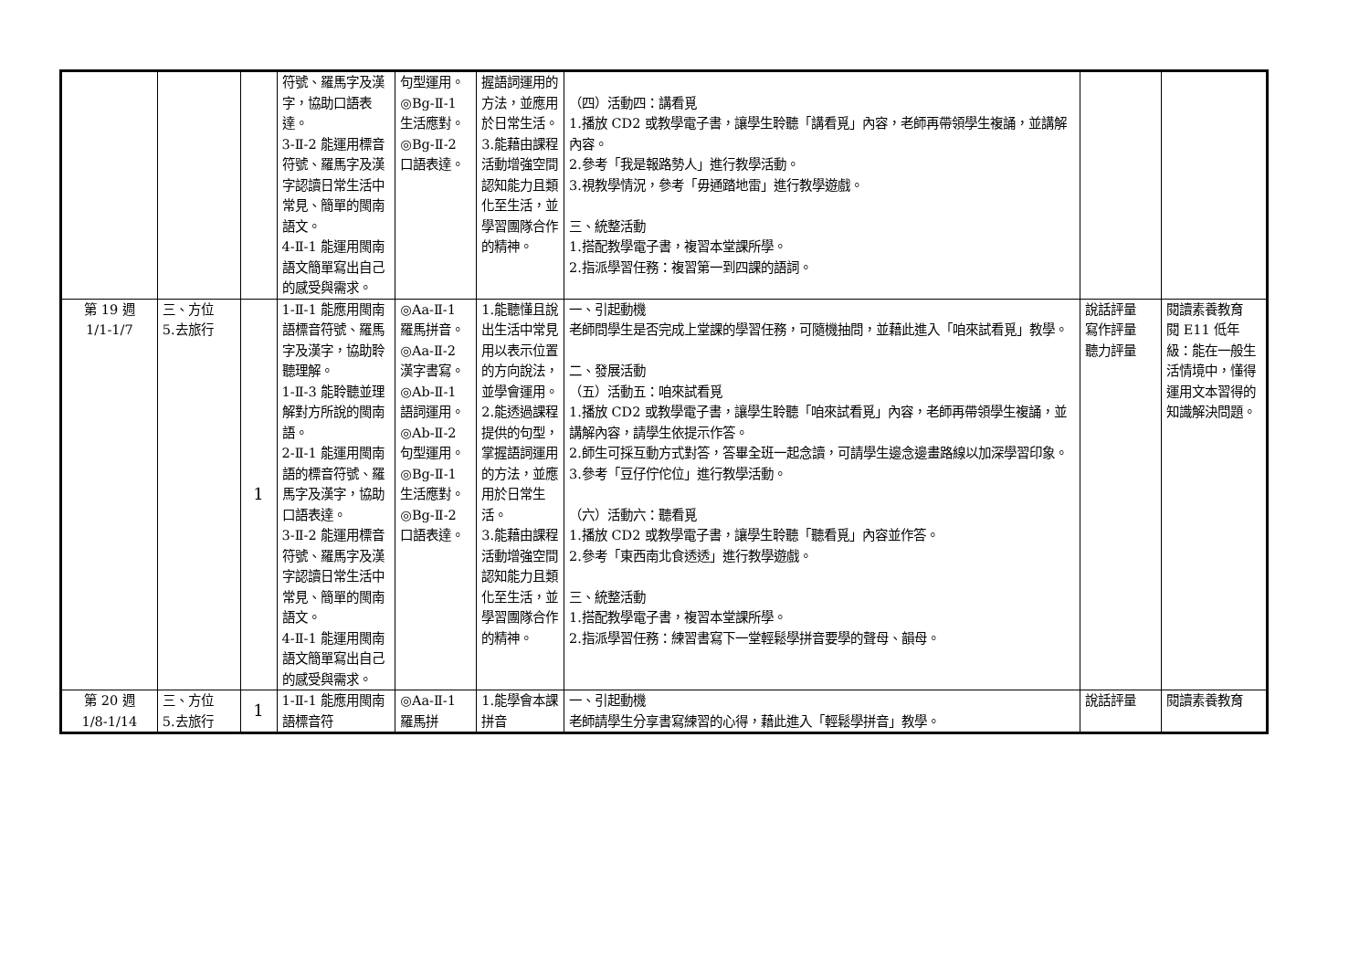| | | | 符號、羅馬字及漢字，協助口語表達。 3-Ⅱ-2 能運用標音符號、羅馬字及漢字認讀日常生活中常見、簡單的閩南語文。 4-Ⅱ-1 能運用閩南語文簡單寫出自己的感受與需求。 | 句型運用。 ◎Bg-Ⅱ-1 生活應對。 ◎Bg-Ⅱ-2 口語表達。 | 握語詞運用的方法，並應用於日常生活。 3.能藉由課程活動增強空間認知能力且類化至生活，並學習團隊合作的精神。 | （四）活動四：講看覓 1.播放 CD2 或教學電子書，讓學生聆聽「講看覓」內容，老師再帶領學生複誦，並講解內容。 2.參考「我是報路勢人」進行教學活動。 3.視教學情況，參考「毋通踏地雷」進行教學遊戲。 三、統整活動 1.搭配教學電子書，複習本堂課所學。 2.指派學習任務：複習第一到四課的語詞。 | | |
| 第 19 週 1/1-1/7 | 三、方位 5.去旅行 | 1 | 1-Ⅱ-1 能應用閩南語標音符號、羅馬字及漢字，協助聆聽理解。 1-Ⅱ-3 能聆聽並理解對方所說的閩南語。 2-Ⅱ-1 能運用閩南語的標音符號、羅馬字及漢字，協助口語表達。 3-Ⅱ-2 能運用標音符號、羅馬字及漢字認讀日常生活中常見、簡單的閩南語文。 4-Ⅱ-1 能運用閩南語文簡單寫出自己的感受與需求。 | ◎Aa-Ⅱ-1 羅馬拼音。 ◎Aa-Ⅱ-2 漢字書寫。 ◎Ab-Ⅱ-1 語詞運用。 ◎Ab-Ⅱ-2 句型運用。 ◎Bg-Ⅱ-1 生活應對。 ◎Bg-Ⅱ-2 口語表達。 | 1.能聽懂且說出生活中常見用以表示位置的方向說法，並學會運用。 2.能透過課程提供的句型，掌握語詞運用的方法，並應用於日常生活。 3.能藉由課程活動增強空間認知能力且類化至生活，並學習團隊合作的精神。 | 一、引起動機 老師問學生是否完成上堂課的學習任務，可隨機抽問，並藉此進入「咱來試看覓」教學。 二、發展活動 （五）活動五：咱來試看覓 1.播放 CD2 或教學電子書，讓學生聆聽「咱來試看覓」內容，老師再帶領學生複誦，並講解內容，請學生依提示作答。 2.師生可採互動方式對答，答畢全班一起念讀，可請學生邊念邊畫路線以加深學習印象。 3.參考「豆仔佇佗位」進行教學活動。 （六）活動六：聽看覓 1.播放 CD2 或教學電子書，讓學生聆聽「聽看覓」內容並作答。 2.參考「東西南北食透透」進行教學遊戲。 三、統整活動 1.搭配教學電子書，複習本堂課所學。 2.指派學習任務：練習書寫下一堂輕鬆學拼音要學的聲母、韻母。 | 說話評量 寫作評量 聽力評量 | 閱讀素養教育 閱 E11 低年級：能在一般生活情境中，懂得運用文本習得的知識解決問題。 |
| 第 20 週 1/8-1/14 | 三、方位 5.去旅行 | 1 | 1-Ⅱ-1 能應用閩南語標音符 | ◎Aa-Ⅱ-1 羅馬拼 | 1.能學會本課拼音 | 一、引起動機 老師請學生分享書寫練習的心得，藉此進入「輕鬆學拼音」教學。 | 說話評量 | 閱讀素養教育 |